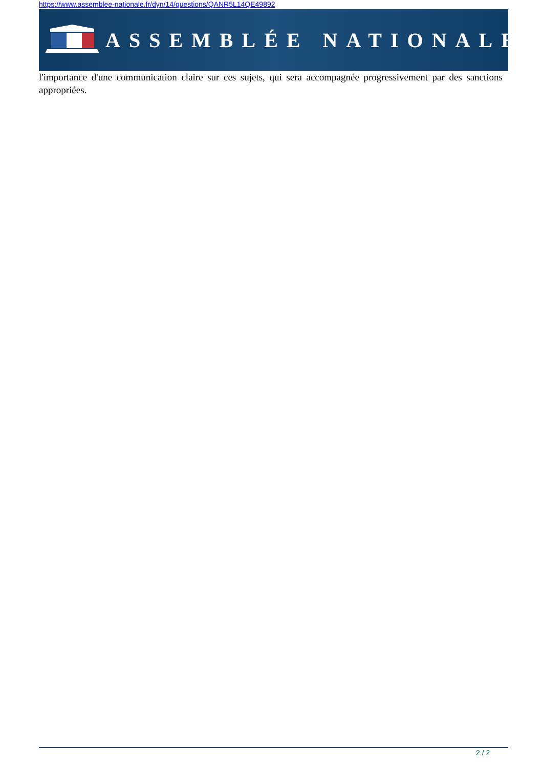https://www.assemblee-nationale.fr/dyn/14/questions/QANR5L14QE49892
ASSEMBLÉE NATIONALE
l'importance d'une communication claire sur ces sujets, qui sera accompagnée progressivement par des sanctions appropriées.
2 / 2